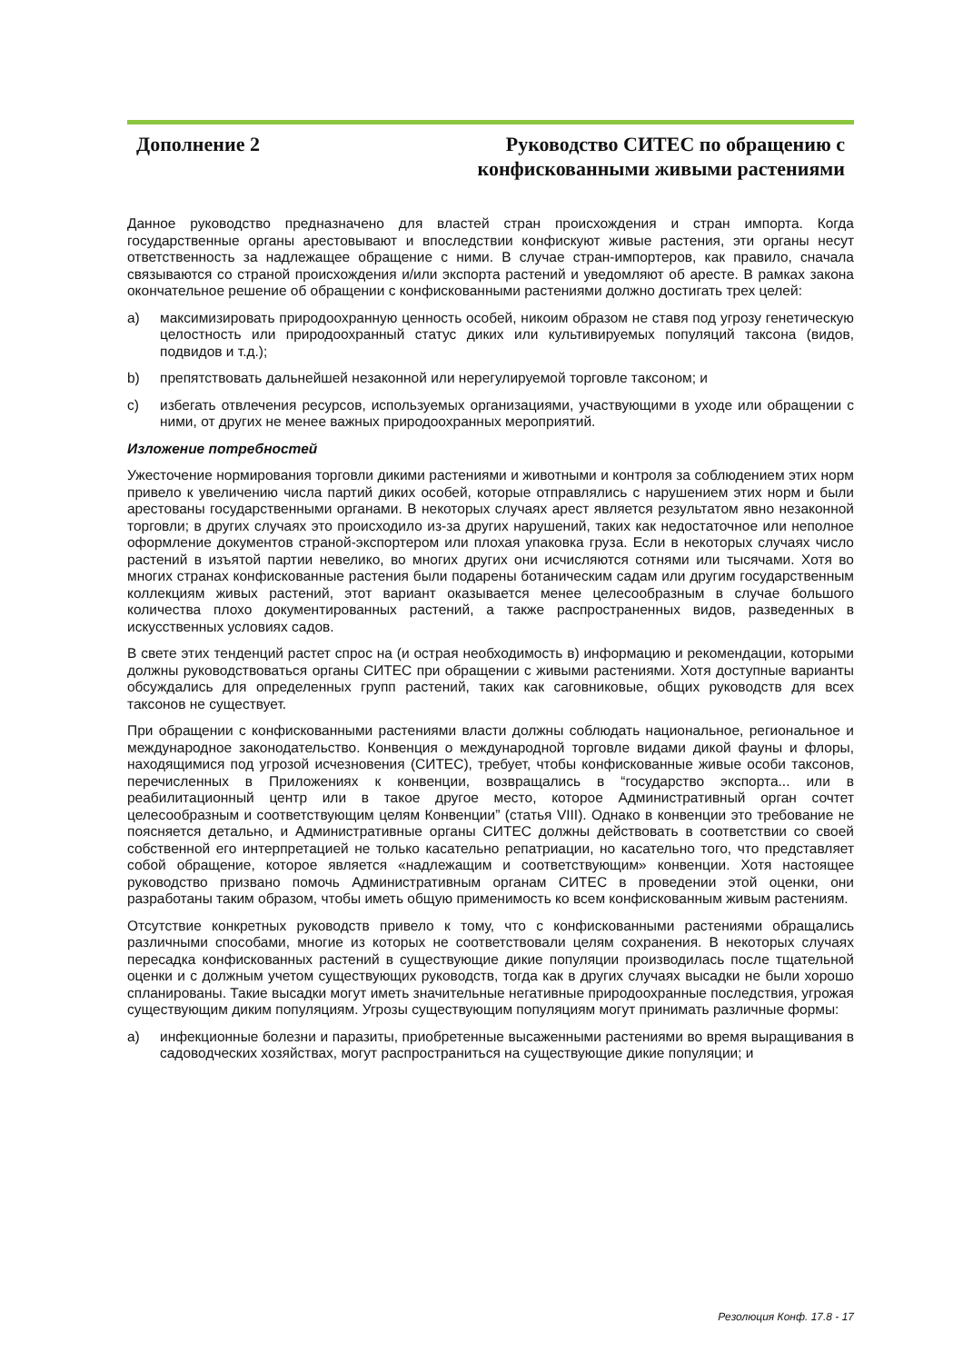Дополнение 2 Руководство СИТЕС по обращению с
конфискованными живыми растениями
Данное руководство предназначено для властей стран происхождения и стран импорта. Когда государственные органы арестовывают и впоследствии конфискуют живые растения, эти органы несут ответственность за надлежащее обращение с ними. В случае стран-импортеров, как правило, сначала связываются со страной происхождения и/или экспорта растений и уведомляют об аресте. В рамках закона окончательное решение об обращении с конфискованными растениями должно достигать трех целей:
a) максимизировать природоохранную ценность особей, никоим образом не ставя под угрозу генетическую целостность или природоохранный статус диких или культивируемых популяций таксона (видов, подвидов и т.д.);
b) препятствовать дальнейшей незаконной или нерегулируемой торговле таксоном; и
c) избегать отвлечения ресурсов, используемых организациями, участвующими в уходе или обращении с ними, от других не менее важных природоохранных мероприятий.
Изложение потребностей
Ужесточение нормирования торговли дикими растениями и животными и контроля за соблюдением этих норм привело к увеличению числа партий диких особей, которые отправлялись с нарушением этих норм и были арестованы государственными органами. В некоторых случаях арест является результатом явно незаконной торговли; в других случаях это происходило из-за других нарушений, таких как недостаточное или неполное оформление документов страной-экспортером или плохая упаковка груза. Если в некоторых случаях число растений в изъятой партии невелико, во многих других они исчисляются сотнями или тысячами. Хотя во многих странах конфискованные растения были подарены ботаническим садам или другим государственным коллекциям живых растений, этот вариант оказывается менее целесообразным в случае большого количества плохо документированных растений, а также распространенных видов, разведенных в искусственных условиях садов.
В свете этих тенденций растет спрос на (и острая необходимость в) информацию и рекомендации, которыми должны руководствоваться органы СИТЕС при обращении с живыми растениями. Хотя доступные варианты обсуждались для определенных групп растений, таких как саговниковые, общих руководств для всех таксонов не существует.
При обращении с конфискованными растениями власти должны соблюдать национальное, региональное и международное законодательство. Конвенция о международной торговле видами дикой фауны и флоры, находящимися под угрозой исчезновения (СИТЕС), требует, чтобы конфискованные живые особи таксонов, перечисленных в Приложениях к конвенции, возвращались в “государство экспорта... или в реабилитационный центр или в такое другое место, которое Административный орган сочтет целесообразным и соответствующим целям Конвенции” (статья VIII). Однако в конвенции это требование не поясняется детально, и Административные органы СИТЕС должны действовать в соответствии со своей собственной его интерпретацией не только касательно репатриации, но касательно того, что представляет собой обращение, которое является «надлежащим и соответствующим» конвенции. Хотя настоящее руководство призвано помочь Административным органам СИТЕС в проведении этой оценки, они разработаны таким образом, чтобы иметь общую применимость ко всем конфискованным живым растениям.
Отсутствие конкретных руководств привело к тому, что с конфискованными растениями обращались различными способами, многие из которых не соответствовали целям сохранения. В некоторых случаях пересадка конфискованных растений в существующие дикие популяции производилась после тщательной оценки и с должным учетом существующих руководств, тогда как в других случаях высадки не были хорошо спланированы. Такие высадки могут иметь значительные негативные природоохранные последствия, угрожая существующим диким популяциям. Угрозы существующим популяциям могут принимать различные формы:
a) инфекционные болезни и паразиты, приобретенные высаженными растениями во время выращивания в садоводческих хозяйствах, могут распространиться на существующие дикие популяции; и
Резолюция Конф. 17.8 - 17